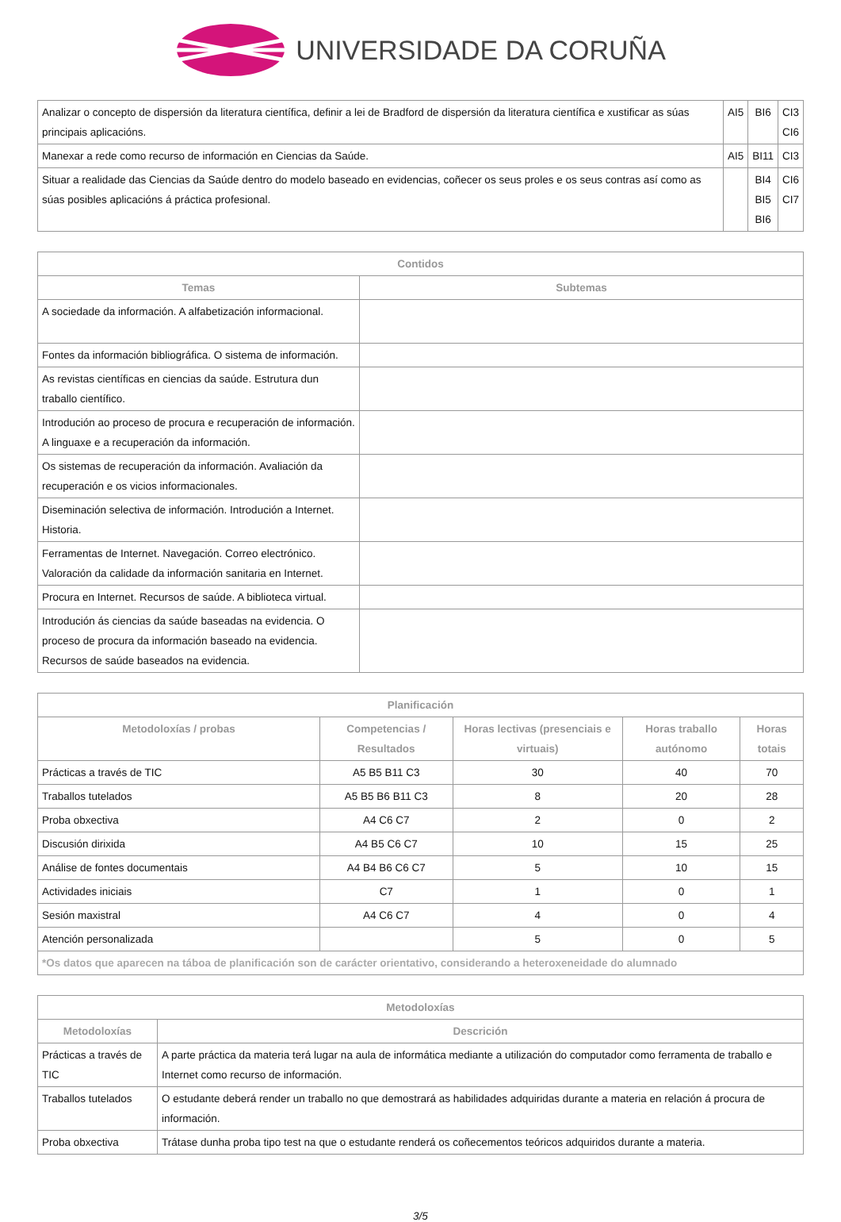UNIVERSIDADE DA CORUÑA
| Analizar o concepto de dispersión da literatura científica, definir a lei de Bradford de dispersión da literatura científica e xustificar as súas principais aplicacións. | AI5 | BI6 | CI3 CI6 |
| Manexar a rede como recurso de información en Ciencias da Saúde. | AI5 | BI11 | CI3 |
| Situar a realidade das Ciencias da Saúde dentro do modelo baseado en evidencias, coñecer os seus proles e os seus contras así como as súas posibles aplicacións á práctica profesional. | | BI4 BI5 BI6 | CI6 CI7 |
| Contidos | |
| --- | --- |
| Temas | Subtemas |
| A sociedade da información. A alfabetización informacional. | |
| Fontes da información bibliográfica. O sistema de información. | |
| As revistas científicas en ciencias da saúde. Estrutura dun traballo científico. | |
| Introdución ao proceso de procura e recuperación de información. A linguaxe e a recuperación da información. | |
| Os sistemas de recuperación da información. Avaliación da recuperación e os vicios informacionales. | |
| Diseminación selectiva de información. Introdución a Internet. Historia. | |
| Ferramentas de Internet. Navegación. Correo electrónico. Valoración da calidade da información sanitaria en Internet. | |
| Procura en Internet. Recursos de saúde. A biblioteca virtual. | |
| Introdución ás ciencias da saúde baseadas na evidencia. O proceso de procura da información baseado na evidencia. Recursos de saúde baseados na evidencia. | |
| Planificación | | | | |
| --- | --- | --- | --- | --- |
| Metodoloxías / probas | Competencias / Resultados | Horas lectivas (presenciais e virtuais) | Horas traballo autónomo | Horas totais |
| Prácticas a través de TIC | A5 B5 B11 C3 | 30 | 40 | 70 |
| Traballos tutelados | A5 B5 B6 B11 C3 | 8 | 20 | 28 |
| Proba obxectiva | A4 C6 C7 | 2 | 0 | 2 |
| Discusión dirixida | A4 B5 C6 C7 | 10 | 15 | 25 |
| Análise de fontes documentais | A4 B4 B6 C6 C7 | 5 | 10 | 15 |
| Actividades iniciais | C7 | 1 | 0 | 1 |
| Sesión maxistral | A4 C6 C7 | 4 | 0 | 4 |
| Atención personalizada | | 5 | 0 | 5 |
| *Os datos que aparecen na táboa de planificación son de carácter orientativo, considerando a heteroxeneidade do alumnado | | | | |
| Metodoloxías | |
| --- | --- |
| Metodoloxías | Descrición |
| Prácticas a través de TIC | A parte práctica da materia terá lugar na aula de informática mediante a utilización do computador como ferramenta de traballo e Internet como recurso de información. |
| Traballos tutelados | O estudante deberá render un traballo no que demostrará as habilidades adquiridas durante a materia en relación á procura de información. |
| Proba obxectiva | Trátase dunha proba tipo test na que o estudante renderá os coñecementos teóricos adquiridos durante a materia. |
3/5